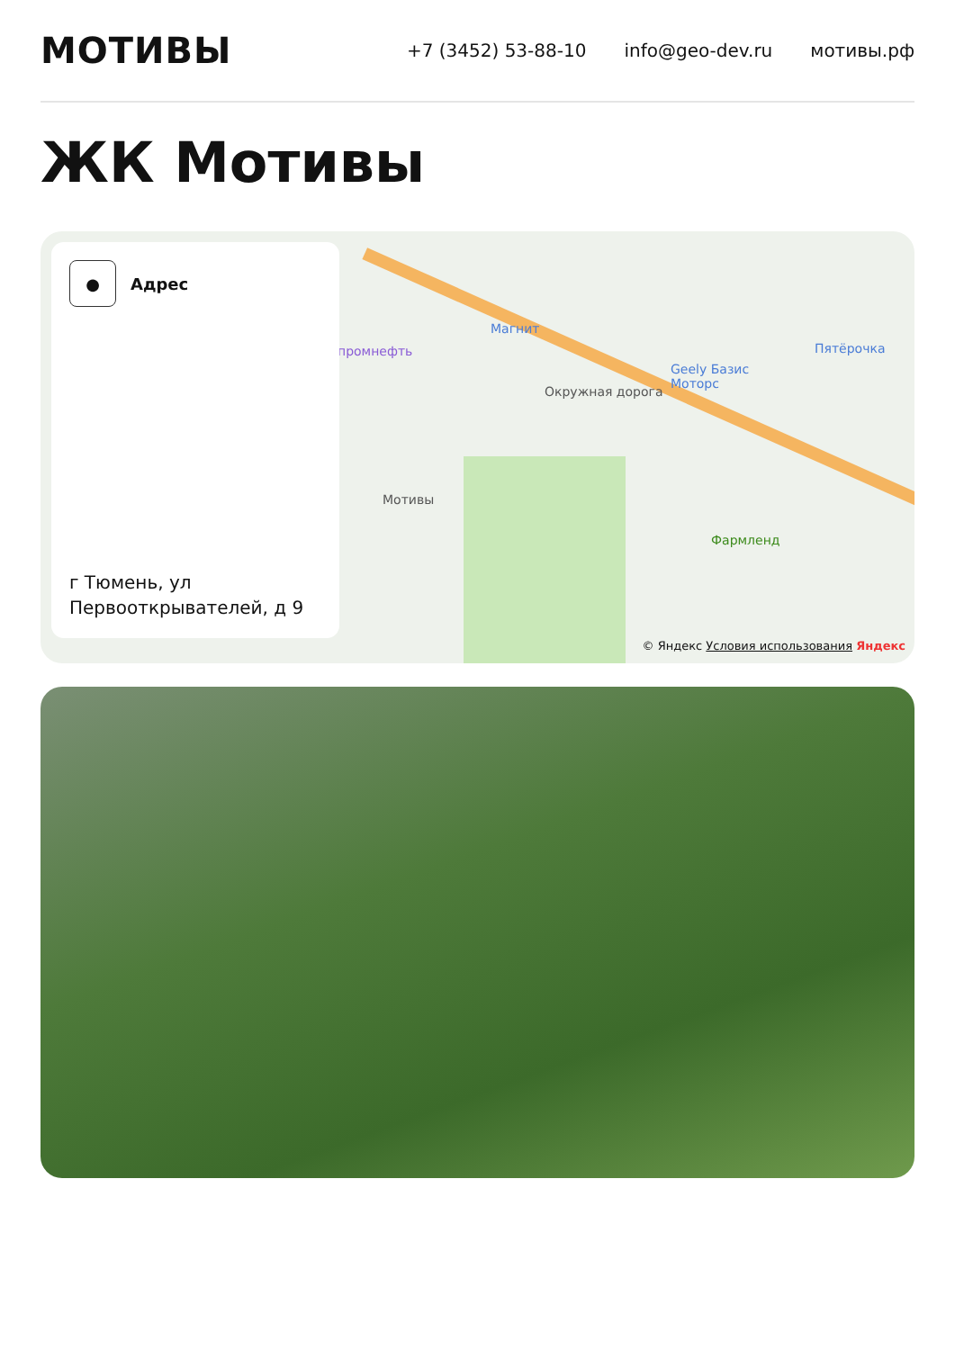МОТИВЫ
+7 (3452) 53-88-10 info@geo-dev.ru мотивы.рф
ЖК Мотивы
Магнит
промнефть Пятёрочка
Geely Базис
Моторс Окружная дорога
Мотивы
Фармленд
●
Адрес
г Тюмень, ул
Первооткрывателей, д 9
© Яндекс Условия использования Яндекс